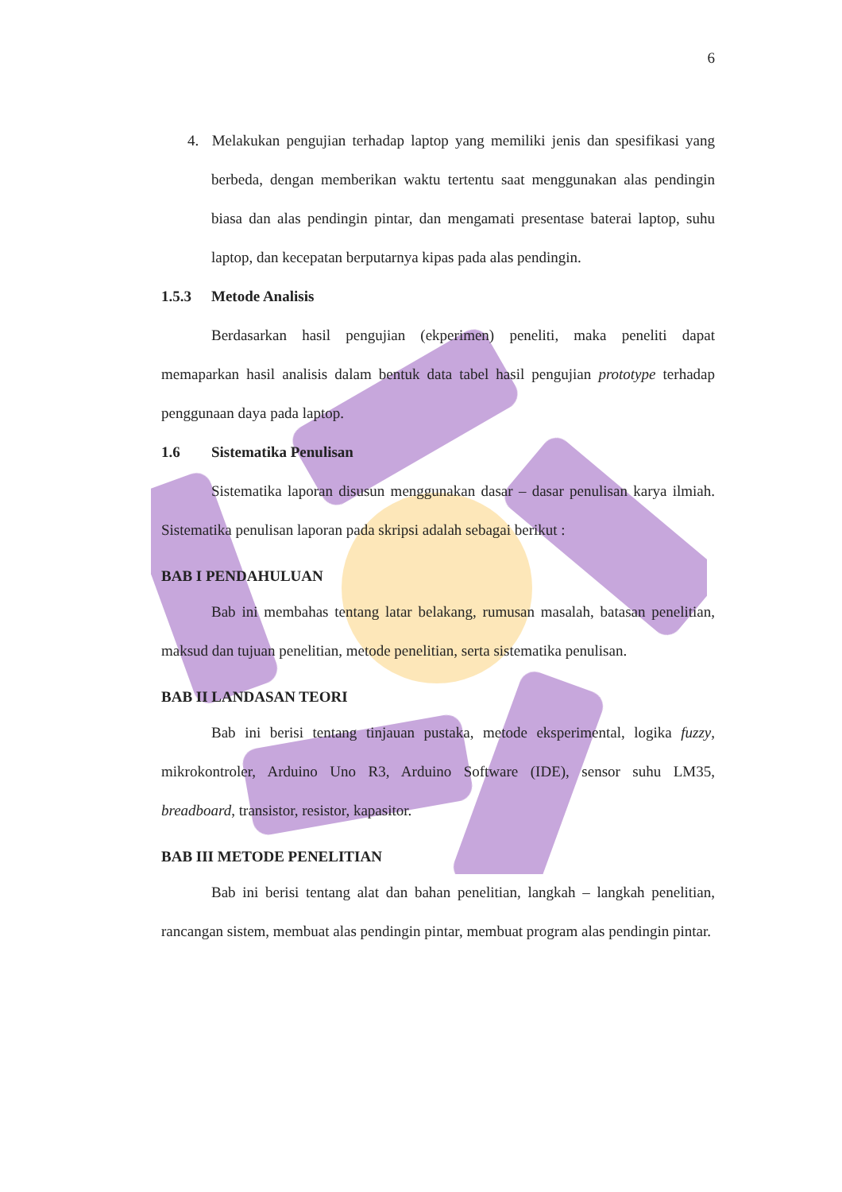6
4. Melakukan pengujian terhadap laptop yang memiliki jenis dan spesifikasi yang berbeda, dengan memberikan waktu tertentu saat menggunakan alas pendingin biasa dan alas pendingin pintar, dan mengamati presentase baterai laptop, suhu laptop, dan kecepatan berputarnya kipas pada alas pendingin.
1.5.3 Metode Analisis
Berdasarkan hasil pengujian (ekperimen) peneliti, maka peneliti dapat memaparkan hasil analisis dalam bentuk data tabel hasil pengujian prototype terhadap penggunaan daya pada laptop.
1.6 Sistematika Penulisan
Sistematika laporan disusun menggunakan dasar – dasar penulisan karya ilmiah. Sistematika penulisan laporan pada skripsi adalah sebagai berikut :
BAB I PENDAHULUAN
Bab ini membahas tentang latar belakang, rumusan masalah, batasan penelitian, maksud dan tujuan penelitian, metode penelitian, serta sistematika penulisan.
BAB II LANDASAN TEORI
Bab ini berisi tentang tinjauan pustaka, metode eksperimental, logika fuzzy, mikrokontroler, Arduino Uno R3, Arduino Software (IDE), sensor suhu LM35, breadboard, transistor, resistor, kapasitor.
BAB III METODE PENELITIAN
Bab ini berisi tentang alat dan bahan penelitian, langkah – langkah penelitian, rancangan sistem, membuat alas pendingin pintar, membuat program alas pendingin pintar.